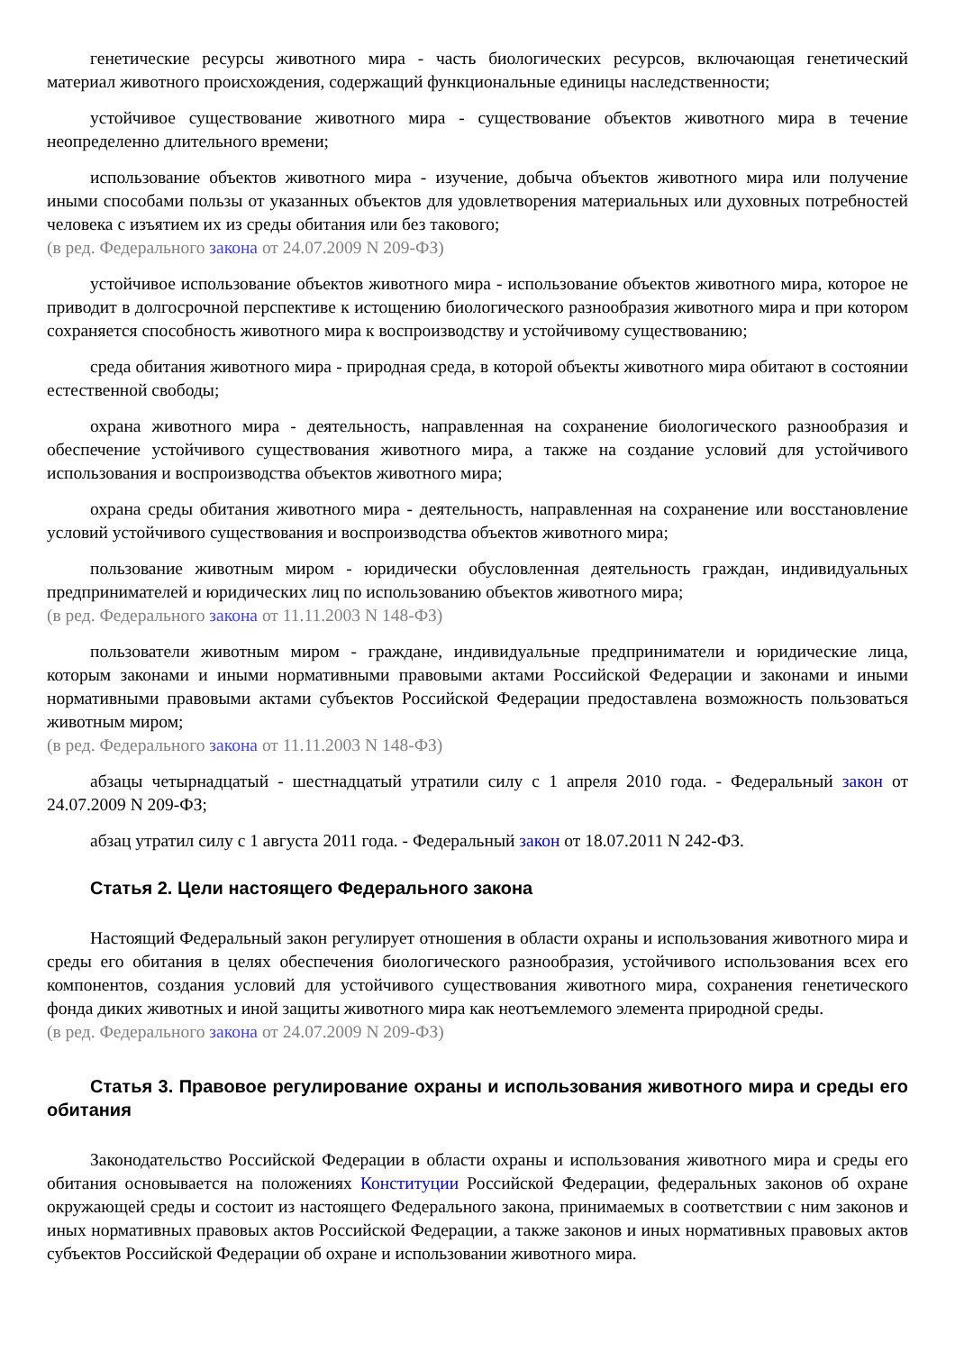генетические ресурсы животного мира - часть биологических ресурсов, включающая генетический материал животного происхождения, содержащий функциональные единицы наследственности;
устойчивое существование животного мира - существование объектов животного мира в течение неопределенно длительного времени;
использование объектов животного мира - изучение, добыча объектов животного мира или получение иными способами пользы от указанных объектов для удовлетворения материальных или духовных потребностей человека с изъятием их из среды обитания или без такового;
(в ред. Федерального закона от 24.07.2009 N 209-ФЗ)
устойчивое использование объектов животного мира - использование объектов животного мира, которое не приводит в долгосрочной перспективе к истощению биологического разнообразия животного мира и при котором сохраняется способность животного мира к воспроизводству и устойчивому существованию;
среда обитания животного мира - природная среда, в которой объекты животного мира обитают в состоянии естественной свободы;
охрана животного мира - деятельность, направленная на сохранение биологического разнообразия и обеспечение устойчивого существования животного мира, а также на создание условий для устойчивого использования и воспроизводства объектов животного мира;
охрана среды обитания животного мира - деятельность, направленная на сохранение или восстановление условий устойчивого существования и воспроизводства объектов животного мира;
пользование животным миром - юридически обусловленная деятельность граждан, индивидуальных предпринимателей и юридических лиц по использованию объектов животного мира;
(в ред. Федерального закона от 11.11.2003 N 148-ФЗ)
пользователи животным миром - граждане, индивидуальные предприниматели и юридические лица, которым законами и иными нормативными правовыми актами Российской Федерации и законами и иными нормативными правовыми актами субъектов Российской Федерации предоставлена возможность пользоваться животным миром;
(в ред. Федерального закона от 11.11.2003 N 148-ФЗ)
абзацы четырнадцатый - шестнадцатый утратили силу с 1 апреля 2010 года. - Федеральный закон от 24.07.2009 N 209-ФЗ;
абзац утратил силу с 1 августа 2011 года. - Федеральный закон от 18.07.2011 N 242-ФЗ.
Статья 2. Цели настоящего Федерального закона
Настоящий Федеральный закон регулирует отношения в области охраны и использования животного мира и среды его обитания в целях обеспечения биологического разнообразия, устойчивого использования всех его компонентов, создания условий для устойчивого существования животного мира, сохранения генетического фонда диких животных и иной защиты животного мира как неотъемлемого элемента природной среды.
(в ред. Федерального закона от 24.07.2009 N 209-ФЗ)
Статья 3. Правовое регулирование охраны и использования животного мира и среды его обитания
Законодательство Российской Федерации в области охраны и использования животного мира и среды его обитания основывается на положениях Конституции Российской Федерации, федеральных законов об охране окружающей среды и состоит из настоящего Федерального закона, принимаемых в соответствии с ним законов и иных нормативных правовых актов Российской Федерации, а также законов и иных нормативных правовых актов субъектов Российской Федерации об охране и использовании животного мира.